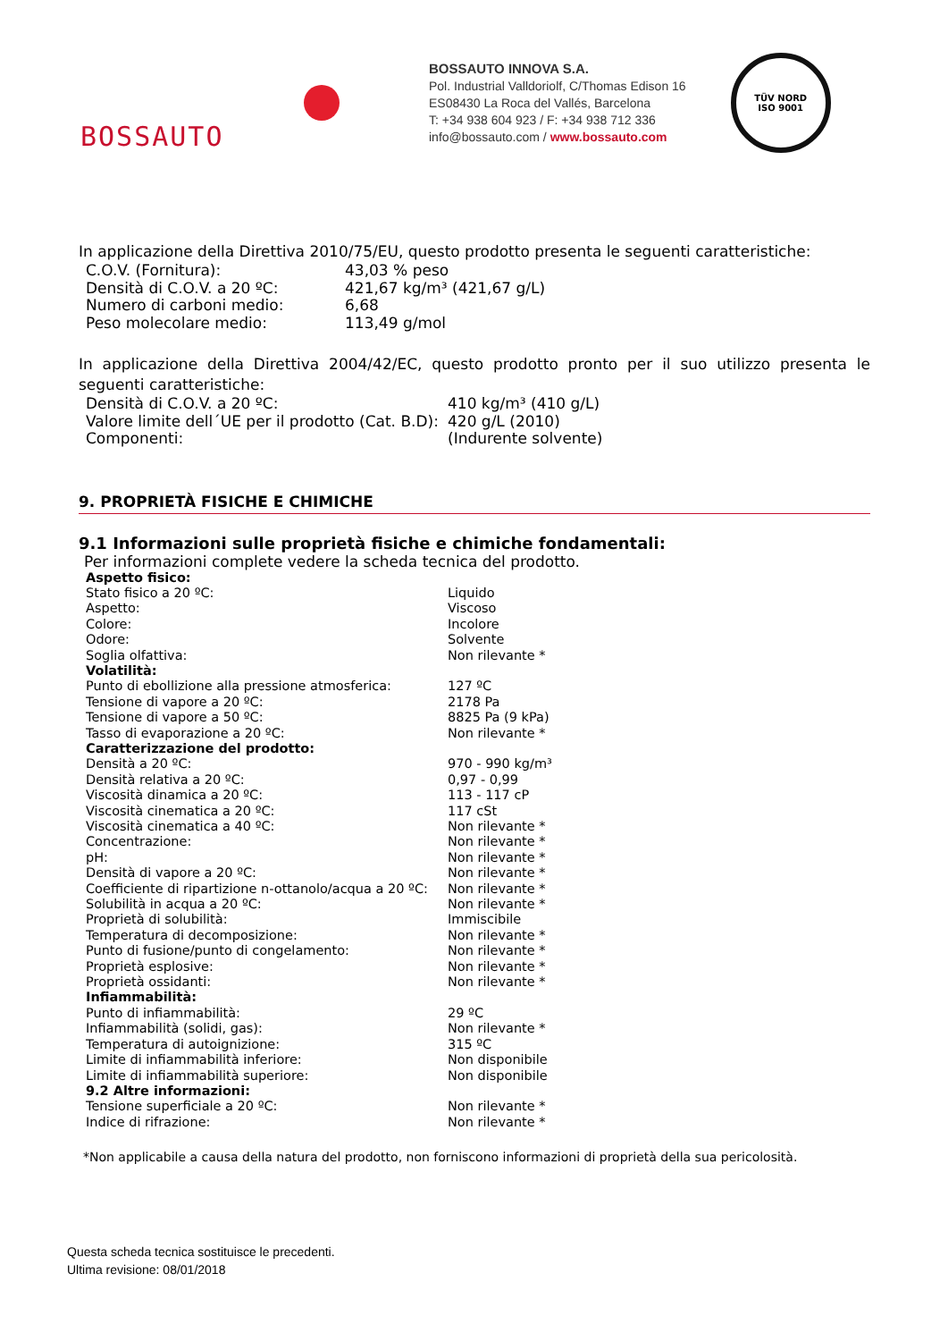BOSSAUTO
BOSSAUTO INNOVA S.A.
Pol. Industrial Valldoriolf, C/Thomas Edison 16
ES08430 La Roca del Vallés, Barcelona
T: +34 938 604 923 / F: +34 938 712 336
info@bossauto.com / www.bossauto.com
TÜV NORD
ISO 9001
In applicazione della Direttiva 2010/75/EU, questo prodotto presenta le seguenti caratteristiche:
| C.O.V. (Fornitura): | 43,03 % peso |
| Densità di C.O.V. a 20 ºC: | 421,67 kg/m³ (421,67 g/L) |
| Numero di carboni medio: | 6,68 |
| Peso molecolare medio: | 113,49 g/mol |
In applicazione della Direttiva 2004/42/EC, questo prodotto pronto per il suo utilizzo presenta le seguenti caratteristiche:
| Densità di C.O.V. a 20 ºC: | 410 kg/m³ (410 g/L) |
| Valore limite dell´UE per il prodotto (Cat. B.D): | 420 g/L (2010) |
| Componenti: | (Indurente solvente) |
9. PROPRIETÀ FISICHE E CHIMICHE
9.1 Informazioni sulle proprietà fisiche e chimiche fondamentali:
Per informazioni complete vedere la scheda tecnica del prodotto.
| Aspetto fisico: | |
| Stato fisico a 20 ºC: | Liquido |
| Aspetto: | Viscoso |
| Colore: | Incolore |
| Odore: | Solvente |
| Soglia olfattiva: | Non rilevante * |
| Volatilità: | |
| Punto di ebollizione alla pressione atmosferica: | 127 ºC |
| Tensione di vapore a 20 ºC: | 2178 Pa |
| Tensione di vapore a 50 ºC: | 8825 Pa (9 kPa) |
| Tasso di evaporazione a 20 ºC: | Non rilevante * |
| Caratterizzazione del prodotto: | |
| Densità a 20 ºC: | 970 - 990 kg/m³ |
| Densità relativa a 20 ºC: | 0,97 - 0,99 |
| Viscosità dinamica a 20 ºC: | 113 - 117 cP |
| Viscosità cinematica a 20 ºC: | 117 cSt |
| Viscosità cinematica a 40 ºC: | Non rilevante * |
| Concentrazione: | Non rilevante * |
| pH: | Non rilevante * |
| Densità di vapore a 20 ºC: | Non rilevante * |
| Coefficiente di ripartizione n-ottanolo/acqua a 20 ºC: | Non rilevante * |
| Solubilità in acqua a 20 ºC: | Non rilevante * |
| Proprietà di solubilità: | Immiscibile |
| Temperatura di decomposizione: | Non rilevante * |
| Punto di fusione/punto di congelamento: | Non rilevante * |
| Proprietà esplosive: | Non rilevante * |
| Proprietà ossidanti: | Non rilevante * |
| Infiammabilità: | |
| Punto di infiammabilità: | 29 ºC |
| Infiammabilità (solidi, gas): | Non rilevante * |
| Temperatura di autoignizione: | 315 ºC |
| Limite di infiammabilità inferiore: | Non disponibile |
| Limite di infiammabilità superiore: | Non disponibile |
| 9.2 Altre informazioni: | |
| Tensione superficiale a 20 ºC: | Non rilevante * |
| Indice di rifrazione: | Non rilevante * |
*Non applicabile a causa della natura del prodotto, non forniscono informazioni di proprietà della sua pericolosità.
Questa scheda tecnica sostituisce le precedenti.
Ultima revisione: 08/01/2018